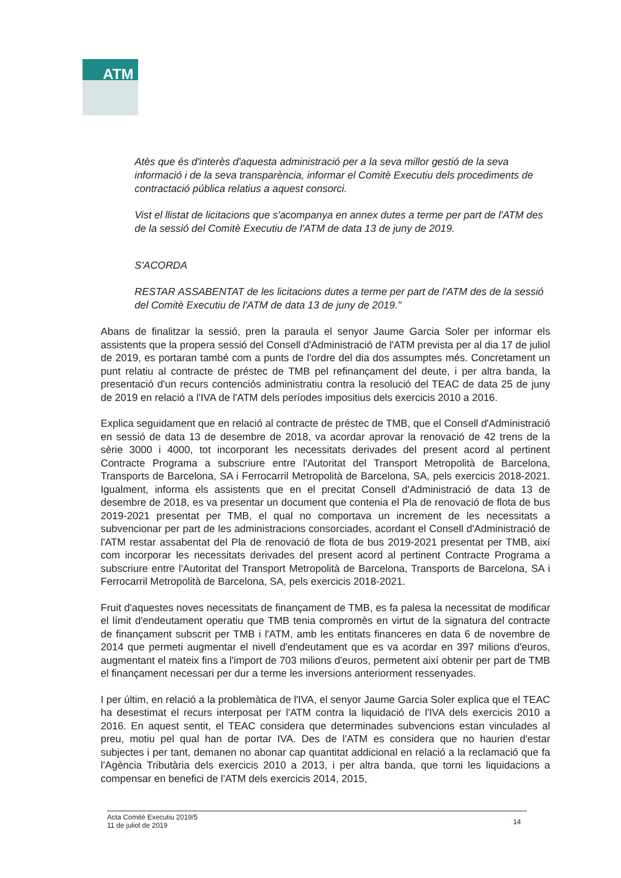ATM
Atès que és d'interès d'aquesta administració per a la seva millor gestió de la seva informació i de la seva transparència, informar el Comitè Executiu dels procediments de contractació pública relatius a aquest consorci.
Vist el llistat de licitacions que s'acompanya en annex dutes a terme per part de l'ATM des de la sessió del Comitè Executiu de l'ATM de data 13 de juny de 2019.
S'ACORDA
RESTAR ASSABENTAT de les licitacions dutes a terme per part de l'ATM des de la sessió del Comitè Executiu de l'ATM de data 13 de juny de 2019."
Abans de finalitzar la sessió, pren la paraula el senyor Jaume Garcia Soler per informar els assistents que la propera sessió del Consell d'Administració de l'ATM prevista per al dia 17 de juliol de 2019, es portaran també com a punts de l'ordre del dia dos assumptes més. Concretament un punt relatiu al contracte de préstec de TMB pel refinançament del deute, i per altra banda, la presentació d'un recurs contenciós administratiu contra la resolució del TEAC de data 25 de juny de 2019 en relació a l'IVA de l'ATM dels períodes impositius dels exercicis 2010 a 2016.
Explica seguidament que en relació al contracte de préstec de TMB, que el Consell d'Administració en sessió de data 13 de desembre de 2018, va acordar aprovar la renovació de 42 trens de la sèrie 3000 i 4000, tot incorporant les necessitats derivades del present acord al pertinent Contracte Programa a subscriure entre l'Autoritat del Transport Metropolità de Barcelona, Transports de Barcelona, SA i Ferrocarril Metropolità de Barcelona, SA, pels exercicis 2018-2021. Igualment, informa els assistents que en el precitat Consell d'Administració de data 13 de desembre de 2018, es va presentar un document que contenia el Pla de renovació de flota de bus 2019-2021 presentat per TMB, el qual no comportava un increment de les necessitats a subvencionar per part de les administracions consorciades, acordant el Consell d'Administració de l'ATM restar assabentat del Pla de renovació de flota de bus 2019-2021 presentat per TMB, així com incorporar les necessitats derivades del present acord al pertinent Contracte Programa a subscriure entre l'Autoritat del Transport Metropolità de Barcelona, Transports de Barcelona, SA i Ferrocarril Metropolità de Barcelona, SA, pels exercicis 2018-2021.
Fruit d'aquestes noves necessitats de finançament de TMB, es fa palesa la necessitat de modificar el límit d'endeutament operatiu que TMB tenia compromès en virtut de la signatura del contracte de finançament subscrit per TMB i l'ATM, amb les entitats financeres en data 6 de novembre de 2014 que permeti augmentar el nivell d'endeutament que es va acordar en 397 milions d'euros, augmentant el mateix fins a l'import de 703 milions d'euros, permetent així obtenir per part de TMB el finançament necessari per dur a terme les inversions anteriorment ressenyades.
I per últim, en relació a la problemàtica de l'IVA, el senyor Jaume Garcia Soler explica que el TEAC ha desestimat el recurs interposat per l'ATM contra la liquidació de l'IVA dels exercicis 2010 a 2016. En aquest sentit, el TEAC considera que determinades subvencions estan vinculades al preu, motiu pel qual han de portar IVA. Des de l'ATM es considera que no haurien d'estar subjectes i per tant, demanen no abonar cap quantitat addicional en relació a la reclamació que fa l'Agència Tributària dels exercicis 2010 a 2013, i per altra banda, que torni les liquidacions a compensar en benefici de l'ATM dels exercicis 2014, 2015,
Acta Comitè Executiu 2019/5
11 de juliol de 2019
14